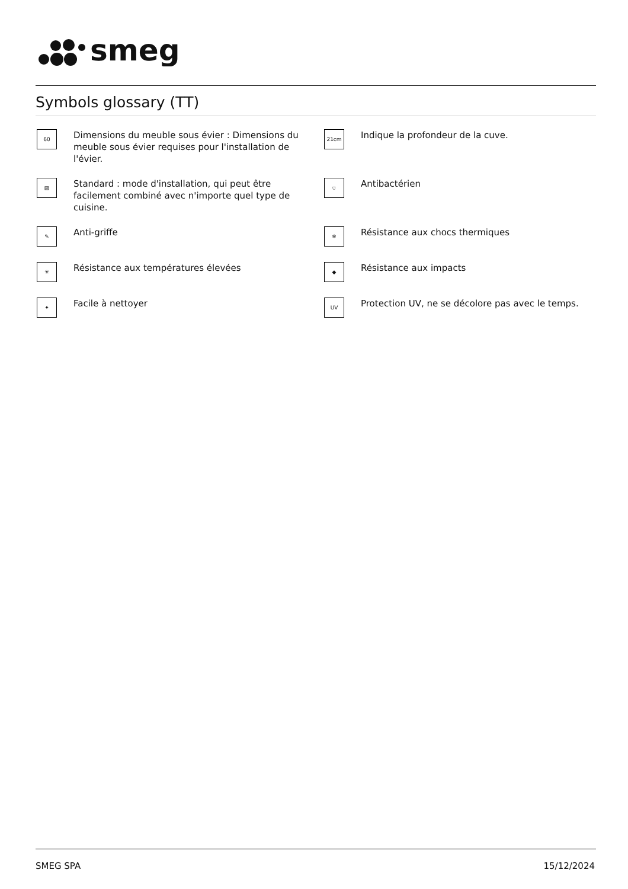smeg
Symbols glossary (TT)
60
Dimensions du meuble sous évier : Dimensions du meuble sous évier requises pour l'installation de l'évier.
21cm
Indique la profondeur de la cuve.
▨
Standard : mode d'installation, qui peut être facilement combiné avec n'importe quel type de cuisine.
⛉
Antibactérien
✎
Anti-griffe
❄
Résistance aux chocs thermiques
☀
Résistance aux températures élevées
◆
Résistance aux impacts
✦
Facile à nettoyer
UV
Protection UV, ne se décolore pas avec le temps.
SMEG SPA 15/12/2024